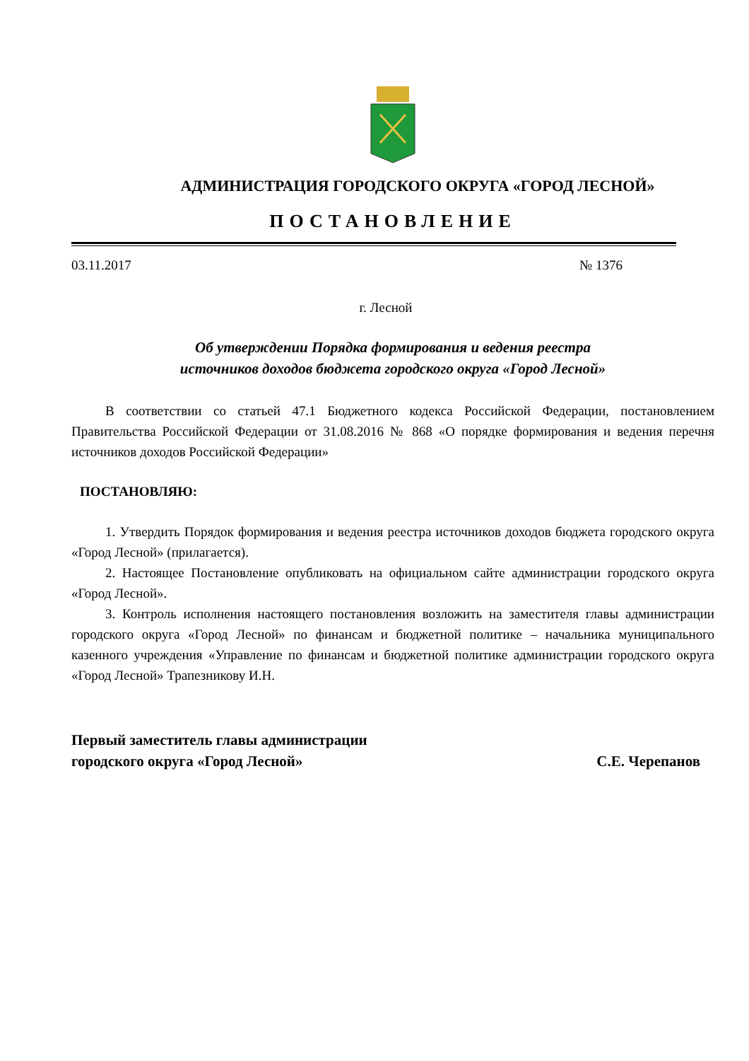АДМИНИСТРАЦИЯ ГОРОДСКОГО ОКРУГА «ГОРОД ЛЕСНОЙ»
ПОСТАНОВЛЕНИЕ
03.11.2017 № 1376
г. Лесной
Об утверждении Порядка формирования и ведения реестра
источников доходов бюджета городского округа «Город Лесной»
В соответствии со статьей 47.1 Бюджетного кодекса Российской Федерации, постановлением Правительства Российской Федерации от 31.08.2016 № 868 «О порядке формирования и ведения перечня источников доходов Российской Федерации»
ПОСТАНОВЛЯЮ:
1. Утвердить Порядок формирования и ведения реестра источников доходов бюджета городского округа «Город Лесной» (прилагается).
2. Настоящее Постановление опубликовать на официальном сайте администрации городского округа «Город Лесной».
3. Контроль исполнения настоящего постановления возложить на заместителя главы администрации городского округа «Город Лесной» по финансам и бюджетной политике – начальника муниципального казенного учреждения «Управление по финансам и бюджетной политике администрации городского округа «Город Лесной» Трапезникову И.Н.
Первый заместитель главы администрации
городского округа «Город Лесной»
С.Е. Черепанов